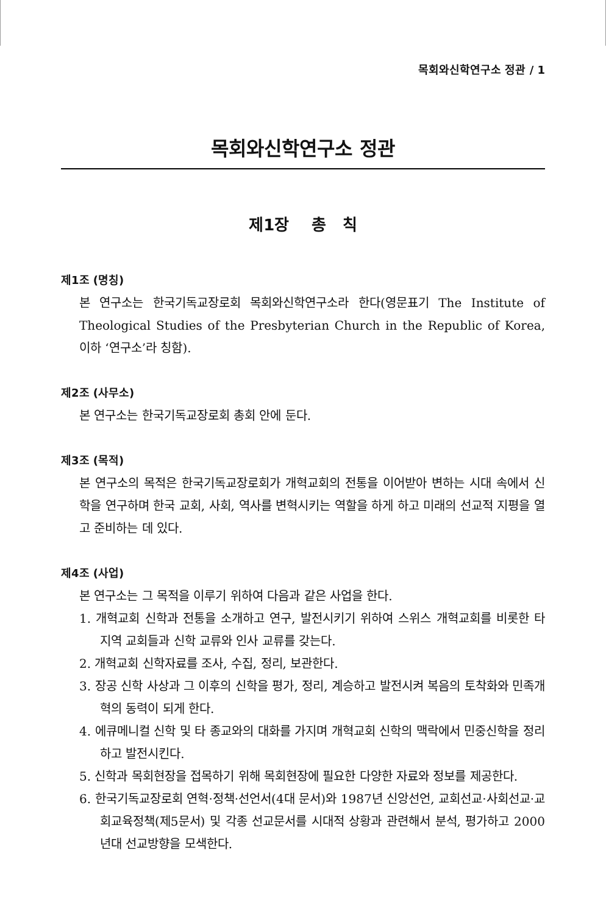목회와신학연구소 정관 / 1
목회와신학연구소 정관
제1장 총 칙
제1조 (명칭)
본 연구소는 한국기독교장로회 목회와신학연구소라 한다(영문표기 The Institute of Theological Studies of the Presbyterian Church in the Republic of Korea, 이하 ‘연구소’라 칭함).
제2조 (사무소)
본 연구소는 한국기독교장로회 총회 안에 둔다.
제3조 (목적)
본 연구소의 목적은 한국기독교장로회가 개혁교회의 전통을 이어받아 변하는 시대 속에서 신학을 연구하며 한국 교회, 사회, 역사를 변혁시키는 역할을 하게 하고 미래의 선교적 지평을 열고 준비하는 데 있다.
제4조 (사업)
본 연구소는 그 목적을 이루기 위하여 다음과 같은 사업을 한다.
1. 개혁교회 신학과 전통을 소개하고 연구, 발전시키기 위하여 스위스 개혁교회를 비롯한 타 지역 교회들과 신학 교류와 인사 교류를 갖는다.
2. 개혁교회 신학자료를 조사, 수집, 정리, 보관한다.
3. 장공 신학 사상과 그 이후의 신학을 평가, 정리, 계승하고 발전시켜 복음의 토착화와 민족개혁의 동력이 되게 한다.
4. 에큐메니컬 신학 및 타 종교와의 대화를 가지며 개혁교회 신학의 맥락에서 민중신학을 정리하고 발전시킨다.
5. 신학과 목회현장을 접목하기 위해 목회현장에 필요한 다양한 자료와 정보를 제공한다.
6. 한국기독교장로회 연혁·정책·선언서(4대 문서)와 1987년 신앙선언, 교회선교·사회선교·교회교육정책(제5문서) 및 각종 선교문서를 시대적 상황과 관련해서 분석, 평가하고 2000년대 선교방향을 모색한다.